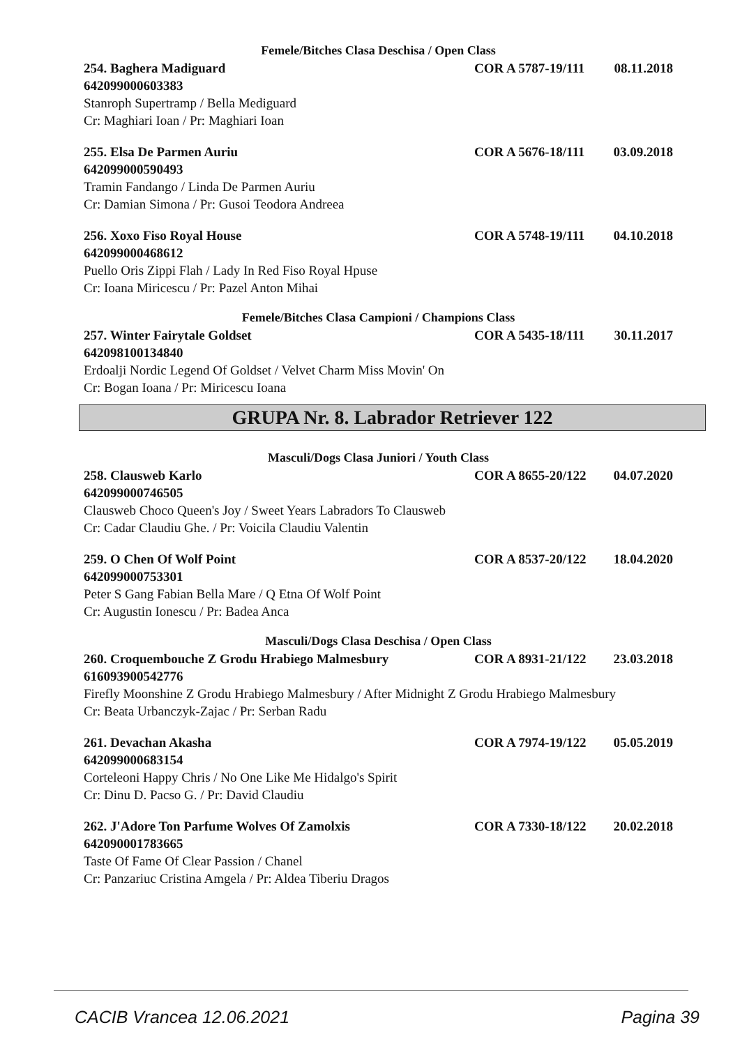Femele/Bitches Clasa Deschisa / Open Class
254. Baghera Madiguard COR A 5787-19/111 08.11.2018
642099000603383
Stanroph Supertramp / Bella Mediguard
Cr: Maghiari Ioan / Pr: Maghiari Ioan
255. Elsa De Parmen Auriu COR A 5676-18/111 03.09.2018
642099000590493
Tramin Fandango / Linda De Parmen Auriu
Cr: Damian Simona / Pr: Gusoi Teodora Andreea
256. Xoxo Fiso Royal House COR A 5748-19/111 04.10.2018
642099000468612
Puello Oris Zippi Flah / Lady In Red Fiso Royal Hpuse
Cr: Ioana Miricescu / Pr: Pazel Anton Mihai
Femele/Bitches Clasa Campioni / Champions Class
257. Winter Fairytale Goldset COR A 5435-18/111 30.11.2017
642098100134840
Erdoalji Nordic Legend Of Goldset / Velvet Charm Miss Movin' On
Cr: Bogan Ioana / Pr: Miricescu Ioana
GRUPA Nr. 8. Labrador Retriever 122
Masculi/Dogs Clasa Juniori / Youth Class
258. Clausweb Karlo COR A 8655-20/122 04.07.2020
642099000746505
Clausweb Choco Queen's Joy / Sweet Years Labradors To Clausweb
Cr: Cadar Claudiu Ghe. / Pr: Voicila Claudiu Valentin
259. O Chen Of Wolf Point COR A 8537-20/122 18.04.2020
642099000753301
Peter S Gang Fabian Bella Mare / Q Etna Of Wolf Point
Cr: Augustin Ionescu / Pr: Badea Anca
Masculi/Dogs Clasa Deschisa / Open Class
260. Croquembouche Z Grodu Hrabiego Malmesbury COR A 8931-21/122 23.03.2018
616093900542776
Firefly Moonshine Z Grodu Hrabiego Malmesbury / After Midnight Z Grodu Hrabiego Malmesbury
Cr: Beata Urbanczyk-Zajac / Pr: Serban Radu
261. Devachan Akasha COR A 7974-19/122 05.05.2019
642099000683154
Corteleoni Happy Chris / No One Like Me Hidalgo's Spirit
Cr: Dinu D. Pacso G. / Pr: David Claudiu
262. J'Adore Ton Parfume Wolves Of Zamolxis COR A 7330-18/122 20.02.2018
642090001783665
Taste Of Fame Of Clear Passion / Chanel
Cr: Panzariuc Cristina Amgela / Pr: Aldea Tiberiu Dragos
CACIB Vrancea 12.06.2021 Pagina 39